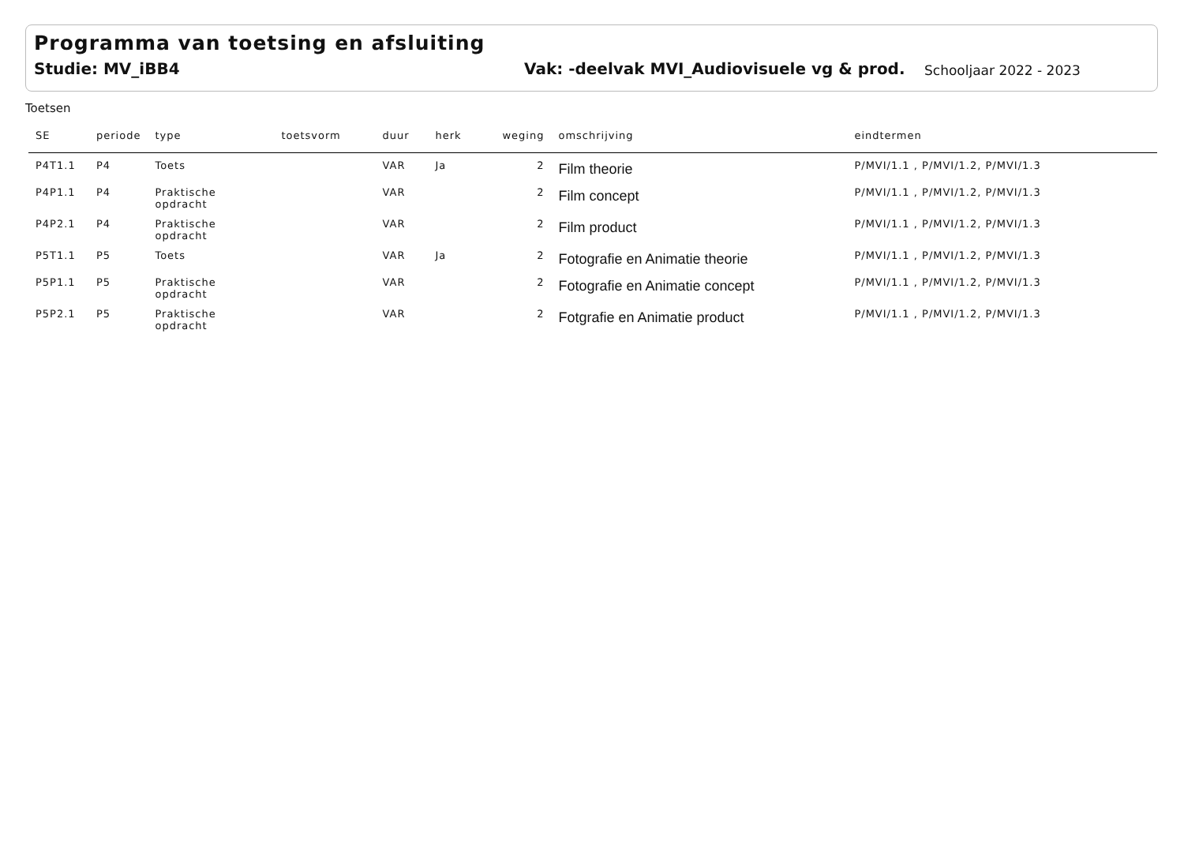Programma van toetsing en afsluiting
Studie: MV_iBB4 Vak: -deelvak MVI_Audiovisuele vg & prod.
Schooljaar 2022 - 2023
Toetsen
| SE | periode | type | toetsvorm | duur | herk | weging | omschrijving | eindtermen |
| --- | --- | --- | --- | --- | --- | --- | --- | --- |
| P4T1.1 | P4 | Toets | | VAR | Ja | 2 | Film theorie | P/MVI/1.1 , P/MVI/1.2, P/MVI/1.3 |
| P4P1.1 | P4 | Praktische opdracht | | VAR | | 2 | Film concept | P/MVI/1.1 , P/MVI/1.2, P/MVI/1.3 |
| P4P2.1 | P4 | Praktische opdracht | | VAR | | 2 | Film product | P/MVI/1.1 , P/MVI/1.2, P/MVI/1.3 |
| P5T1.1 | P5 | Toets | | VAR | Ja | 2 | Fotografie en Animatie theorie | P/MVI/1.1 , P/MVI/1.2, P/MVI/1.3 |
| P5P1.1 | P5 | Praktische opdracht | | VAR | | 2 | Fotografie en Animatie concept | P/MVI/1.1 , P/MVI/1.2, P/MVI/1.3 |
| P5P2.1 | P5 | Praktische opdracht | | VAR | | 2 | Fotgrafie en Animatie product | P/MVI/1.1 , P/MVI/1.2, P/MVI/1.3 |